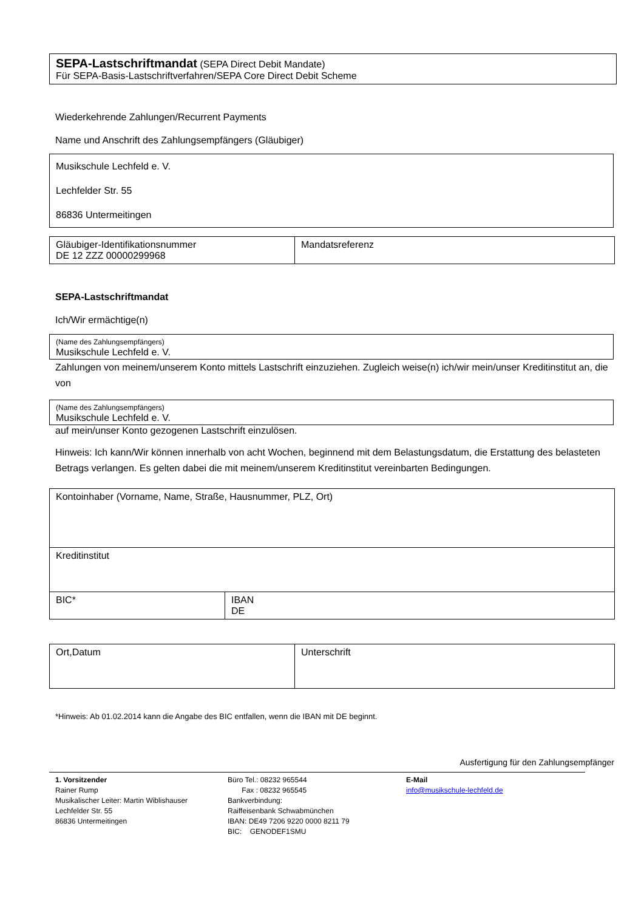SEPA-Lastschriftmandat (SEPA Direct Debit Mandate)
Für SEPA-Basis-Lastschriftverfahren/SEPA Core Direct Debit Scheme
Wiederkehrende Zahlungen/Recurrent Payments
Name und Anschrift des Zahlungsempfängers (Gläubiger)
Musikschule Lechfeld e. V.
Lechfelder Str. 55
86836 Untermeitingen
| Gläubiger-Identifikationsnummer DE 12 ZZZ 00000299968 | Mandatsreferenz |
SEPA-Lastschriftmandat
Ich/Wir ermächtige(n)
(Name des Zahlungsempfängers)
Musikschule Lechfeld e. V.
Zahlungen von meinem/unserem Konto mittels Lastschrift einzuziehen. Zugleich weise(n) ich/wir mein/unser Kreditinstitut an, die von
(Name des Zahlungsempfängers)
Musikschule Lechfeld e. V.
auf mein/unser Konto gezogenen Lastschrift einzulösen.
Hinweis: Ich kann/Wir können innerhalb von acht Wochen, beginnend mit dem Belastungsdatum, die Erstattung des belasteten Betrags verlangen. Es gelten dabei die mit meinem/unserem Kreditinstitut vereinbarten Bedingungen.
| Kontoinhaber (Vorname, Name, Straße, Hausnummer, PLZ, Ort) | |
| Kreditinstitut | |
| BIC* | IBAN DE |
| Ort,Datum | Unterschrift |
*Hinweis: Ab 01.02.2014 kann die Angabe des BIC entfallen, wenn die IBAN mit DE beginnt.
Ausfertigung für den Zahlungsempfänger
1. Vorsitzender
Rainer Rump
Musikalischer Leiter: Martin Wiblishauser
Lechfelder Str. 55
86836 Untermeitingen
Büro Tel.: 08232 965544
Fax : 08232 965545
Bankverbindung:
Raiffeisenbank Schwabmünchen
IBAN: DE49 7206 9220 0000 8211 79
BIC: GENODEF1SMU
E-Mail
info@musikschule-lechfeld.de